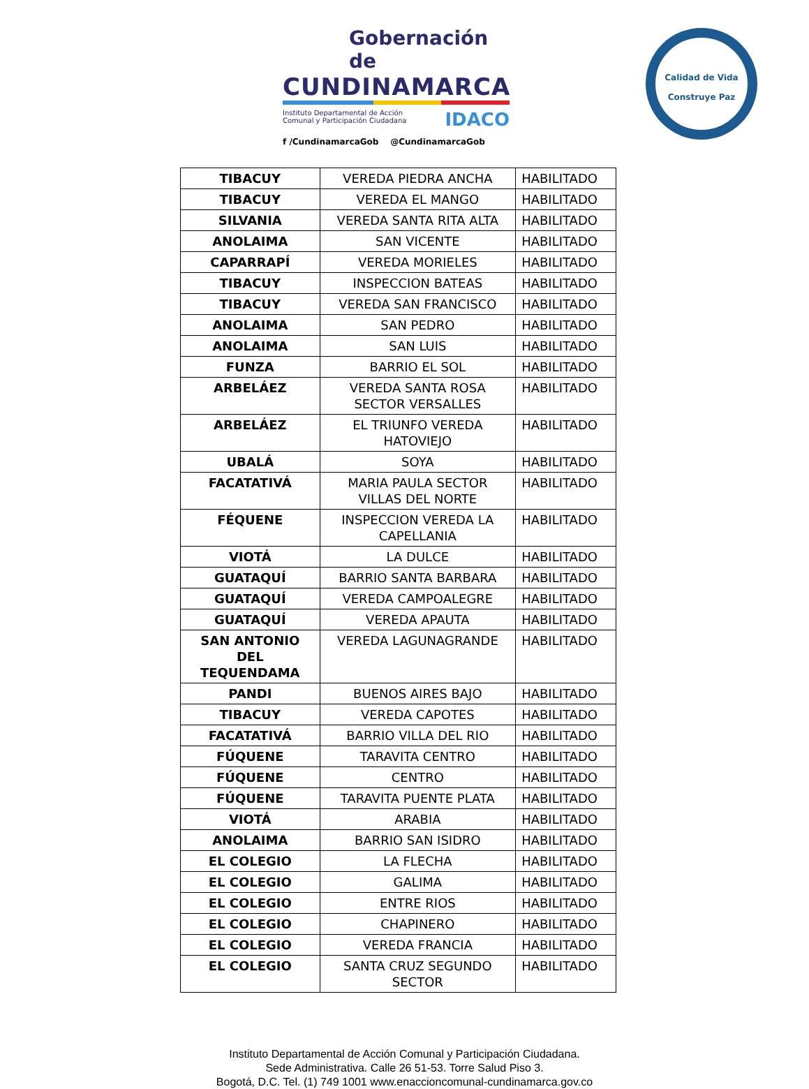Gobernación de
CUNDINAMARCA
Instituto Departamental de Acción
Comunal y Participación Ciudadana IDACO
f /CundinamarcaGob @CundinamarcaGob
Calidad de Vida
Construye Paz
| TIBACUY | VEREDA PIEDRA ANCHA | HABILITADO |
| TIBACUY | VEREDA EL MANGO | HABILITADO |
| SILVANIA | VEREDA SANTA RITA ALTA | HABILITADO |
| ANOLAIMA | SAN VICENTE | HABILITADO |
| CAPARRAPÍ | VEREDA MORIELES | HABILITADO |
| TIBACUY | INSPECCION BATEAS | HABILITADO |
| TIBACUY | VEREDA SAN FRANCISCO | HABILITADO |
| ANOLAIMA | SAN PEDRO | HABILITADO |
| ANOLAIMA | SAN LUIS | HABILITADO |
| FUNZA | BARRIO EL SOL | HABILITADO |
| ARBELÁEZ | VEREDA SANTA ROSA SECTOR VERSALLES | HABILITADO |
| ARBELÁEZ | EL TRIUNFO VEREDA HATOVIEJO | HABILITADO |
| UBALÁ | SOYA | HABILITADO |
| FACATATIVÁ | MARIA PAULA SECTOR VILLAS DEL NORTE | HABILITADO |
| FÉQUENE | INSPECCION VEREDA LA CAPELLANIA | HABILITADO |
| VIOTÁ | LA DULCE | HABILITADO |
| GUATAQUÍ | BARRIO SANTA BARBARA | HABILITADO |
| GUATAQUÍ | VEREDA CAMPOALEGRE | HABILITADO |
| GUATAQUÍ | VEREDA APAUTA | HABILITADO |
| SAN ANTONIO DEL TEQUENDAMA | VEREDA LAGUNAGRANDE | HABILITADO |
| PANDI | BUENOS AIRES BAJO | HABILITADO |
| TIBACUY | VEREDA CAPOTES | HABILITADO |
| FACATATIVÁ | BARRIO VILLA DEL RIO | HABILITADO |
| FÚQUENE | TARAVITA CENTRO | HABILITADO |
| FÚQUENE | CENTRO | HABILITADO |
| FÚQUENE | TARAVITA PUENTE PLATA | HABILITADO |
| VIOTÁ | ARABIA | HABILITADO |
| ANOLAIMA | BARRIO SAN ISIDRO | HABILITADO |
| EL COLEGIO | LA FLECHA | HABILITADO |
| EL COLEGIO | GALIMA | HABILITADO |
| EL COLEGIO | ENTRE RIOS | HABILITADO |
| EL COLEGIO | CHAPINERO | HABILITADO |
| EL COLEGIO | VEREDA FRANCIA | HABILITADO |
| EL COLEGIO | SANTA CRUZ SEGUNDO SECTOR | HABILITADO |
Instituto Departamental de Acción Comunal y Participación Ciudadana.
Sede Administrativa. Calle 26 51-53. Torre Salud Piso 3.
Bogotá, D.C. Tel. (1) 749 1001 www.enaccioncomunal-cundinamarca.gov.co